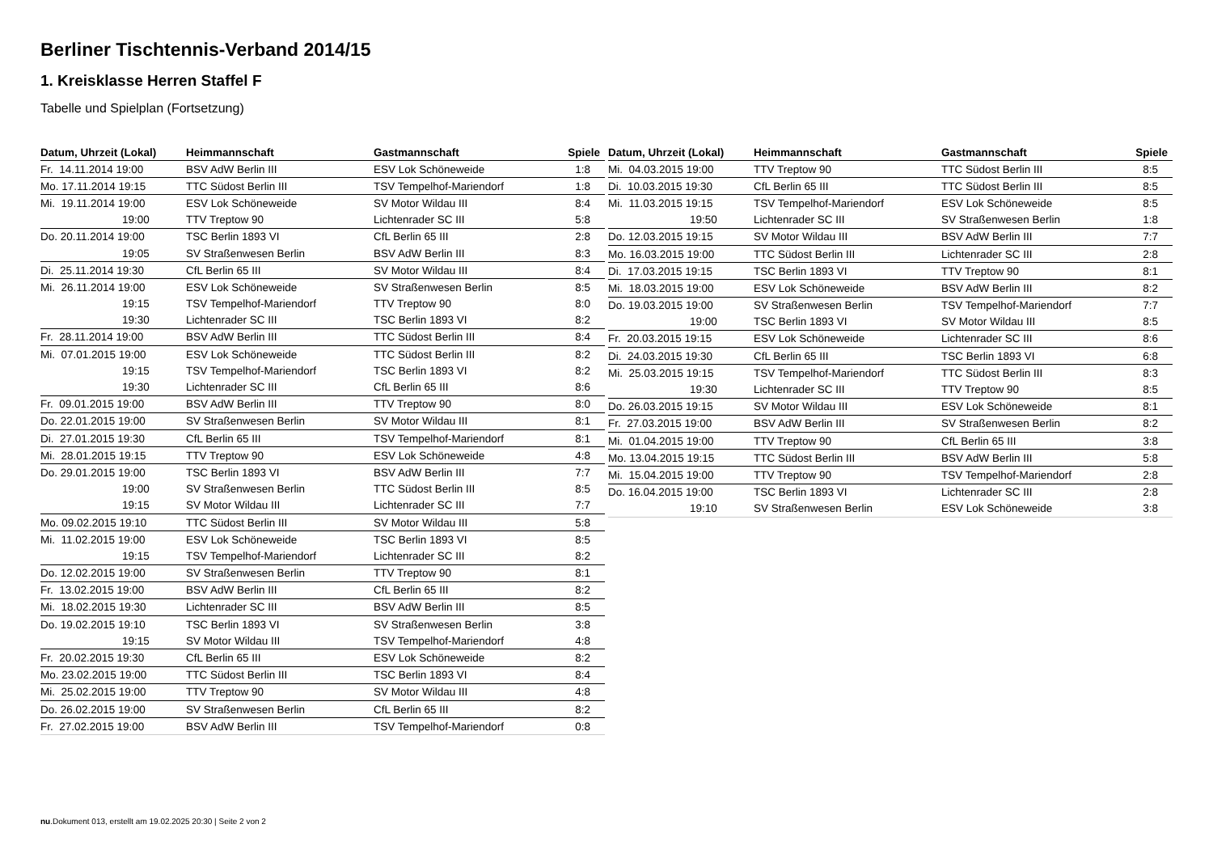Berliner Tischtennis-Verband 2014/15
1. Kreisklasse Herren Staffel F
Tabelle und Spielplan (Fortsetzung)
| Datum, Uhrzeit (Lokal) | Heimmannschaft | Gastmannschaft | Spiele |
| --- | --- | --- | --- |
| Fr. 14.11.2014 19:00 | BSV AdW Berlin III | ESV Lok Schöneweide | 1:8 |
| Mo. 17.11.2014 19:15 | TTC Südost Berlin III | TSV Tempelhof-Mariendorf | 1:8 |
| Mi. 19.11.2014 19:00 | ESV Lok Schöneweide | SV Motor Wildau III | 8:4 |
| 19:00 | TTV Treptow 90 | Lichtenrader SC III | 5:8 |
| Do. 20.11.2014 19:00 | TSC Berlin 1893 VI | CfL Berlin 65 III | 2:8 |
| 19:05 | SV Straßenwesen Berlin | BSV AdW Berlin III | 8:3 |
| Di. 25.11.2014 19:30 | CfL Berlin 65 III | SV Motor Wildau III | 8:4 |
| Mi. 26.11.2014 19:00 | ESV Lok Schöneweide | SV Straßenwesen Berlin | 8:5 |
| 19:15 | TSV Tempelhof-Mariendorf | TTV Treptow 90 | 8:0 |
| 19:30 | Lichtenrader SC III | TSC Berlin 1893 VI | 8:2 |
| Fr. 28.11.2014 19:00 | BSV AdW Berlin III | TTC Südost Berlin III | 8:4 |
| Mi. 07.01.2015 19:00 | ESV Lok Schöneweide | TTC Südost Berlin III | 8:2 |
| 19:15 | TSV Tempelhof-Mariendorf | TSC Berlin 1893 VI | 8:2 |
| 19:30 | Lichtenrader SC III | CfL Berlin 65 III | 8:6 |
| Fr. 09.01.2015 19:00 | BSV AdW Berlin III | TTV Treptow 90 | 8:0 |
| Do. 22.01.2015 19:00 | SV Straßenwesen Berlin | SV Motor Wildau III | 8:1 |
| Di. 27.01.2015 19:30 | CfL Berlin 65 III | TSV Tempelhof-Mariendorf | 8:1 |
| Mi. 28.01.2015 19:15 | TTV Treptow 90 | ESV Lok Schöneweide | 4:8 |
| Do. 29.01.2015 19:00 | TSC Berlin 1893 VI | BSV AdW Berlin III | 7:7 |
| 19:00 | SV Straßenwesen Berlin | TTC Südost Berlin III | 8:5 |
| 19:15 | SV Motor Wildau III | Lichtenrader SC III | 7:7 |
| Mo. 09.02.2015 19:10 | TTC Südost Berlin III | SV Motor Wildau III | 5:8 |
| Mi. 11.02.2015 19:00 | ESV Lok Schöneweide | TSC Berlin 1893 VI | 8:5 |
| 19:15 | TSV Tempelhof-Mariendorf | Lichtenrader SC III | 8:2 |
| Do. 12.02.2015 19:00 | SV Straßenwesen Berlin | TTV Treptow 90 | 8:1 |
| Fr. 13.02.2015 19:00 | BSV AdW Berlin III | CfL Berlin 65 III | 8:2 |
| Mi. 18.02.2015 19:30 | Lichtenrader SC III | BSV AdW Berlin III | 8:5 |
| Do. 19.02.2015 19:10 | TSC Berlin 1893 VI | SV Straßenwesen Berlin | 3:8 |
| 19:15 | SV Motor Wildau III | TSV Tempelhof-Mariendorf | 4:8 |
| Fr. 20.02.2015 19:30 | CfL Berlin 65 III | ESV Lok Schöneweide | 8:2 |
| Mo. 23.02.2015 19:00 | TTC Südost Berlin III | TSC Berlin 1893 VI | 8:4 |
| Mi. 25.02.2015 19:00 | TTV Treptow 90 | SV Motor Wildau III | 4:8 |
| Do. 26.02.2015 19:00 | SV Straßenwesen Berlin | CfL Berlin 65 III | 8:2 |
| Fr. 27.02.2015 19:00 | BSV AdW Berlin III | TSV Tempelhof-Mariendorf | 0:8 |
| Datum, Uhrzeit (Lokal) | Heimmannschaft | Gastmannschaft | Spiele |
| --- | --- | --- | --- |
| Mi. 04.03.2015 19:00 | TTV Treptow 90 | TTC Südost Berlin III | 8:5 |
| Di. 10.03.2015 19:30 | CfL Berlin 65 III | TTC Südost Berlin III | 8:5 |
| Mi. 11.03.2015 19:15 | TSV Tempelhof-Mariendorf | ESV Lok Schöneweide | 8:5 |
| 19:50 | Lichtenrader SC III | SV Straßenwesen Berlin | 1:8 |
| Do. 12.03.2015 19:15 | SV Motor Wildau III | BSV AdW Berlin III | 7:7 |
| Mo. 16.03.2015 19:00 | TTC Südost Berlin III | Lichtenrader SC III | 2:8 |
| Di. 17.03.2015 19:15 | TSC Berlin 1893 VI | TTV Treptow 90 | 8:1 |
| Mi. 18.03.2015 19:00 | ESV Lok Schöneweide | BSV AdW Berlin III | 8:2 |
| Do. 19.03.2015 19:00 | SV Straßenwesen Berlin | TSV Tempelhof-Mariendorf | 7:7 |
| 19:00 | TSC Berlin 1893 VI | SV Motor Wildau III | 8:5 |
| Fr. 20.03.2015 19:15 | ESV Lok Schöneweide | Lichtenrader SC III | 8:6 |
| Di. 24.03.2015 19:30 | CfL Berlin 65 III | TSC Berlin 1893 VI | 6:8 |
| Mi. 25.03.2015 19:15 | TSV Tempelhof-Mariendorf | TTC Südost Berlin III | 8:3 |
| 19:30 | Lichtenrader SC III | TTV Treptow 90 | 8:5 |
| Do. 26.03.2015 19:15 | SV Motor Wildau III | ESV Lok Schöneweide | 8:1 |
| Fr. 27.03.2015 19:00 | BSV AdW Berlin III | SV Straßenwesen Berlin | 8:2 |
| Mi. 01.04.2015 19:00 | TTV Treptow 90 | CfL Berlin 65 III | 3:8 |
| Mo. 13.04.2015 19:15 | TTC Südost Berlin III | BSV AdW Berlin III | 5:8 |
| Mi. 15.04.2015 19:00 | TTV Treptow 90 | TSV Tempelhof-Mariendorf | 2:8 |
| Do. 16.04.2015 19:00 | TSC Berlin 1893 VI | Lichtenrader SC III | 2:8 |
| 19:10 | SV Straßenwesen Berlin | ESV Lok Schöneweide | 3:8 |
nu.Dokument 013, erstellt am 19.02.2025 20:30 | Seite 2 von 2